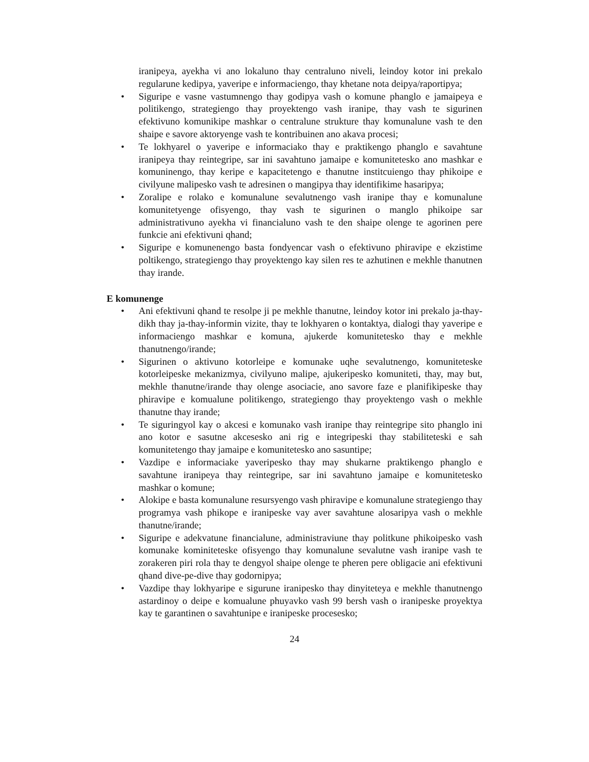iranipeya, ayekha vi ano lokaluno thay centraluno niveli, leindoy kotor ini prekalo regularune kedipya, yaveripe e informaciengo, thay khetane nota deipya/raportipya;
• Siguripe e vasne vastumnengo thay godipya vash o komune phanglo e jamaipeya e politikengo, strategiengo thay proyektengo vash iranipe, thay vash te sigurinen efektivuno komunikipe mashkar o centralune strukture thay komunalune vash te den shaipe e savore aktoryenge vash te kontribuinen ano akava procesi;
• Te lokhyarel o yaveripe e informaciako thay e praktikengo phanglo e savahtune iranipeya thay reintegripe, sar ini savahtuno jamaipe e komunitetesko ano mashkar e komuninengo, thay keripe e kapacitetengo e thanutne institcuiengo thay phikoipe e civilyune malipesko vash te adresinen o mangipya thay identifikime hasaripya;
• Zoralipe e rolako e komunalune sevalutnengo vash iranipe thay e komunalune komunitetyenge ofisyengo, thay vash te sigurinen o manglo phikoipe sar administrativuno ayekha vi financialuno vash te den shaipe olenge te agorinen pere funkcie ani efektivuni qhand;
• Siguripe e komunenengo basta fondyencar vash o efektivuno phiravipe e ekzistime poltikengo, strategiengo thay proyektengo kay silen res te azhutinen e mekhle thanutnen thay irande.
E komunenge
• Ani efektivuni qhand te resolpe ji pe mekhle thanutne, leindoy kotor ini prekalo ja-thay-dikh thay ja-thay-informin vizite, thay te lokhyaren o kontaktya, dialogi thay yaveripe e informaciengo mashkar e komuna, ajukerde komunitetesko thay e mekhle thanutnengo/irande;
• Sigurinen o aktivuno kotorleipe e komunake uqhe sevalutnengo, komuniteteske kotorleipeske mekanizmya, civilyuno malipe, ajukeripesko komuniteti, thay, may but, mekhle thanutne/irande thay olenge asociacie, ano savore faze e planifikipeske thay phiravipe e komualune politikengo, strategiengo thay proyektengo vash o mekhle thanutne thay irande;
• Te siguringyol kay o akcesi e komunako vash iranipe thay reintegripe sito phanglo ini ano kotor e sasutne akcesesko ani rig e integripeski thay stabiliteteski e sah komunitetengo thay jamaipe e komunitetesko ano sasuntipe;
• Vazdipe e informaciake yaveripesko thay may shukarne praktikengo phanglo e savahtune iranipeya thay reintegripe, sar ini savahtuno jamaipe e komunitetesko mashkar o komune;
• Alokipe e basta komunalune resursyengo vash phiravipe e komunalune strategiengo thay programya vash phikope e iranipeske vay aver savahtune alosaripya vash o mekhle thanutne/irande;
• Siguripe e adekvatune financialune, administraviune thay politkune phikoipesko vash komunake kominiteteske ofisyengo thay komunalune sevalutne vash iranipe vash te zorakeren piri rola thay te dengyol shaipe olenge te pheren pere obligacie ani efektivuni qhand dive-pe-dive thay godornipya;
• Vazdipe thay lokhyaripe e sigurune iranipesko thay dinyiteteya e mekhle thanutnengo astardinoy o deipe e komualune phuyavko vash 99 bersh vash o iranipeske proyektya kay te garantinen o savahtunipe e iranipeske procesesko;
24